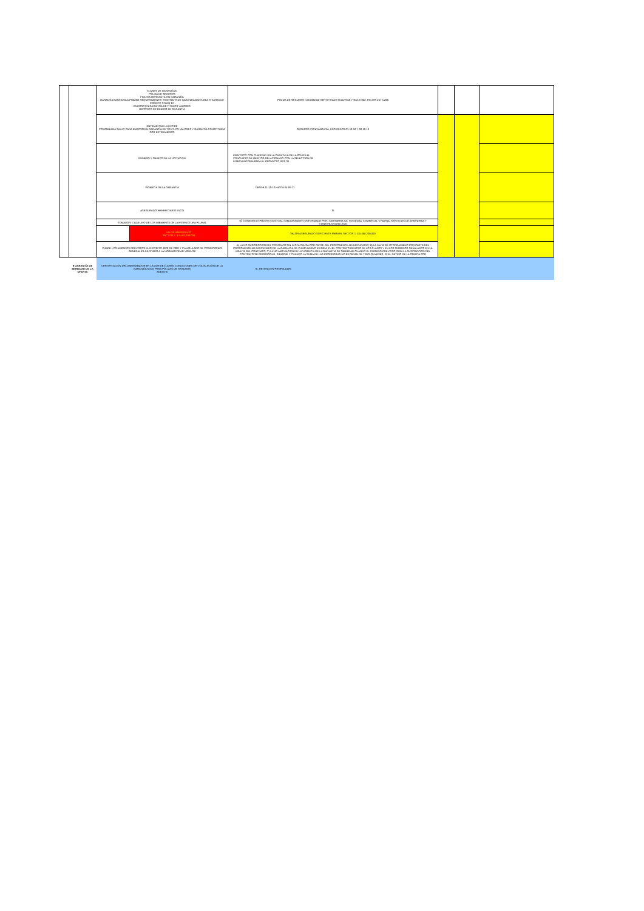| | | CLASES DE GARANTÍAS: PÓLIZA DE SEGUROS FIDUCIA MERCANTIL EN GARANTÍA GARANTÍA BANCARIA A PRIMER REQUERIMIENTO: CONTRATO DE GARANTIA BANCARIA O CARTA DE CRÉDITO STAND BY ENDOSO EN GARANTÍA DE TÍTULOS VALORES DEPÓSITO DE DINERO EN GARANTÍA | | POLIZA DE SEGUROS N GU081010 CERTIFICADO GU127658 Y GU127852, FOLIOS 257 A 266 | | | |
| | | ENTIDAD QUE LA EXPIDE COLOMBIANA SALVO PARA ENDOSO EN GARANTÍA DE TÍTUTLOS VALORES Y GARANTÍA CONSTITUIDA POR EXTRANJEROS | | SEGUROS CONFIANZA SA, EXPEDIDOS 01-10-10 Y 08-10-10 | | | |
| | | NUMERO Y OBJETO DE LA LICITACION | | IDENTFICO CON CLARIDAD EN LA CARATULA DE LA POLIZA EL CONCURSO DE MERITOS RELACIONADO CON LA SELECCION DE INTERVENTORIA PARA EL PROYECTO RDS S1 | | | |
| | | VIGENCIA DE LA GARANTIA | | DESDE 11-10-10 HASTA 04-05-11 | | | |
| | | ASEGURADO/ BENEFICIARIO: INCO | | SI | | | |
| | | TOMADOR: CADA UNO DE LOS MIEMBROS DE LA ESTRUCTURA PLURAL | | SÍ, CONSORCIO PROYECCION VIAL TOBIAGRANDE CONFORMADO POR: INGENIERIA SA; SOCIEDAD COMERCIAL CHILENA; SERVICIOS DE INGENIERIA Y CONSTRUCCION LTDA | | | |
| | | | VALOR ASEGURADO SECTOR 1: $ 5.460.200.000 | VALOR ASEGURADO SUFICIENTE PARA EL SECTOR 1, $ 5.460.200.000 | | | |
| | | CUBRE LOS AMPAROS PREVISTOS EL DECRETO 4828 DE 2008 Y CLAUSULADO DE CONDICIONES GENERALES AJUSTADO A LA NORMATIVIDAD VIGENTE | | A) LA NO SUSCRIPCION DEL CONTRATO SIN JUSTA CAUSA POR PARTE DEL PROPONENTE ADJUDICATARIO; B) LA FALTA DE OTORGAMIENO POR PARTE DEL PROPONENTE ADJUDICATARIO DE LA GARANTIA DE CUMPLIMIENO EXIGIDA EN EL CONTRATO DENTRO DE LOS PLAZOS Y EN LOS TERMINOS SEÑALADOS EN LA MINUTA DEL CONTRATO; C) LA NO AMPLIACION DE LA VIGENCIA DE LA GARANTIA DE SERIEDAD CUANDO EL TERMINO PREVISTO PARA LA SUSCRIPCION DEL CONTRATO SE PRORROGUE, SIEMPRE Y CUANDO LA SUMA DE LAS PRORROGAS NO EXCEDAN DE TRES (3) MESES; D) EL RETIRO DE LA OFERTA POR | | | |
| | 9 GARANTÍA DE SERIEDAD DE LA OFERTA | CERTIFICACIÓN DEL ASEGURADOR EN LA QUE DECLAREN CONDICIONES DE COLOCACIÓN DE LA GARANTÍA SOLO PARA PÓLIZAS DE SEGUROS ANEXO 6 | | SI, RETENCION PROPIA 100% | | | |